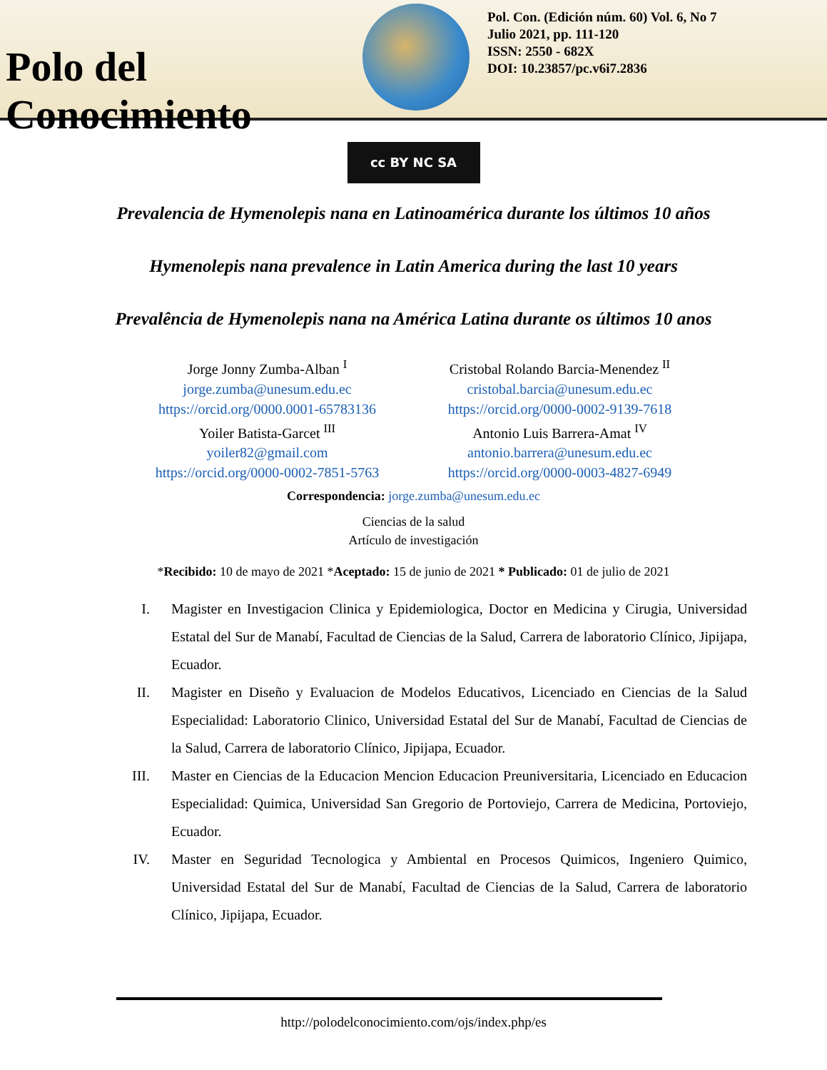Polo del Conocimiento
Pol. Con. (Edición núm. 60) Vol. 6, No 7
Julio 2021, pp. 111-120
ISSN: 2550 - 682X
DOI: 10.23857/pc.v6i7.2836
cc BY NC SA
Prevalencia de Hymenolepis nana en Latinoamérica durante los últimos 10 años
Hymenolepis nana prevalence in Latin America during the last 10 years
Prevalência de Hymenolepis nana na América Latina durante os últimos 10 anos
Jorge Jonny Zumba-Alban <sup>I</sup>
jorge.zumba@unesum.edu.ec
https://orcid.org/0000.0001-65783136
Cristobal Rolando Barcia-Menendez <sup>II</sup>
cristobal.barcia@unesum.edu.ec
https://orcid.org/0000-0002-9139-7618
Yoiler Batista-Garcet <sup>III</sup>
yoiler82@gmail.com
https://orcid.org/0000-0002-7851-5763
Antonio Luis Barrera-Amat <sup>IV</sup>
antonio.barrera@unesum.edu.ec
https://orcid.org/0000-0003-4827-6949
Correspondencia: jorge.zumba@unesum.edu.ec
Ciencias de la salud
Artículo de investigación
*Recibido: 10 de mayo de 2021 *Aceptado: 15 de junio de 2021 * Publicado: 01 de julio de 2021
I. Magister en Investigacion Clinica y Epidemiologica, Doctor en Medicina y Cirugia, Universidad Estatal del Sur de Manabí, Facultad de Ciencias de la Salud, Carrera de laboratorio Clínico, Jipijapa, Ecuador.
II. Magister en Diseño y Evaluacion de Modelos Educativos, Licenciado en Ciencias de la Salud Especialidad: Laboratorio Clinico, Universidad Estatal del Sur de Manabí, Facultad de Ciencias de la Salud, Carrera de laboratorio Clínico, Jipijapa, Ecuador.
III. Master en Ciencias de la Educacion Mencion Educacion Preuniversitaria, Licenciado en Educacion Especialidad: Quimica, Universidad San Gregorio de Portoviejo, Carrera de Medicina, Portoviejo, Ecuador.
IV. Master en Seguridad Tecnologica y Ambiental en Procesos Quimicos, Ingeniero Quimico, Universidad Estatal del Sur de Manabí, Facultad de Ciencias de la Salud, Carrera de laboratorio Clínico, Jipijapa, Ecuador.
http://polodelconocimiento.com/ojs/index.php/es